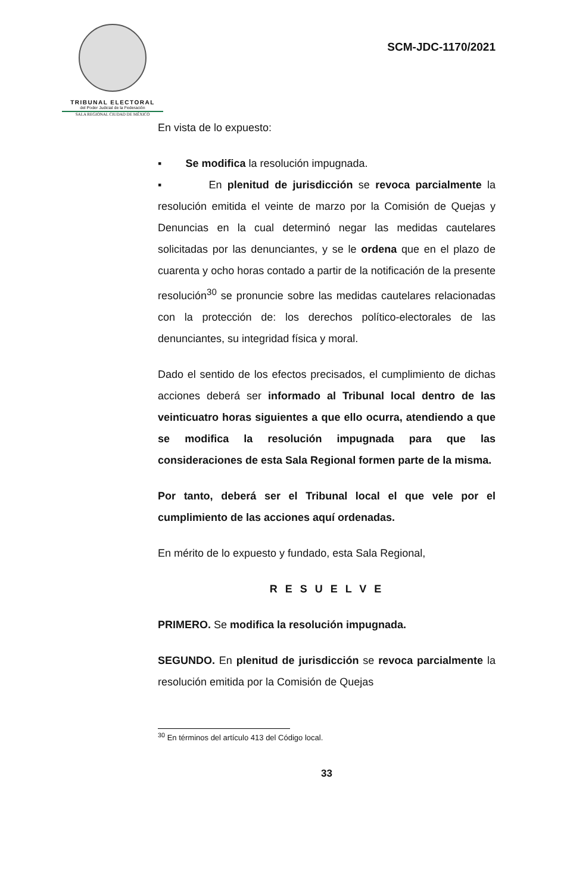TRIBUNAL ELECTORAL
del Poder Judicial de la Federación
SALA REGIONAL CIUDAD DE MÉXICO
SCM-JDC-1170/2021
En vista de lo expuesto:
▪ Se modifica la resolución impugnada.
▪ En plenitud de jurisdicción se revoca parcialmente la resolución emitida el veinte de marzo por la Comisión de Quejas y Denuncias en la cual determinó negar las medidas cautelares solicitadas por las denunciantes, y se le ordena que en el plazo de cuarenta y ocho horas contado a partir de la notificación de la presente resolución<sup>30</sup> se pronuncie sobre las medidas cautelares relacionadas con la protección de: los derechos político-electorales de las denunciantes, su integridad física y moral.
Dado el sentido de los efectos precisados, el cumplimiento de dichas acciones deberá ser informado al Tribunal local dentro de las veinticuatro horas siguientes a que ello ocurra, atendiendo a que se modifica la resolución impugnada para que las consideraciones de esta Sala Regional formen parte de la misma.
Por tanto, deberá ser el Tribunal local el que vele por el cumplimiento de las acciones aquí ordenadas.
En mérito de lo expuesto y fundado, esta Sala Regional,
R E S U E L V E
PRIMERO. Se modifica la resolución impugnada.
SEGUNDO. En plenitud de jurisdicción se revoca parcialmente la resolución emitida por la Comisión de Quejas
<sup>30</sup> En términos del artículo 413 del Código local.
33